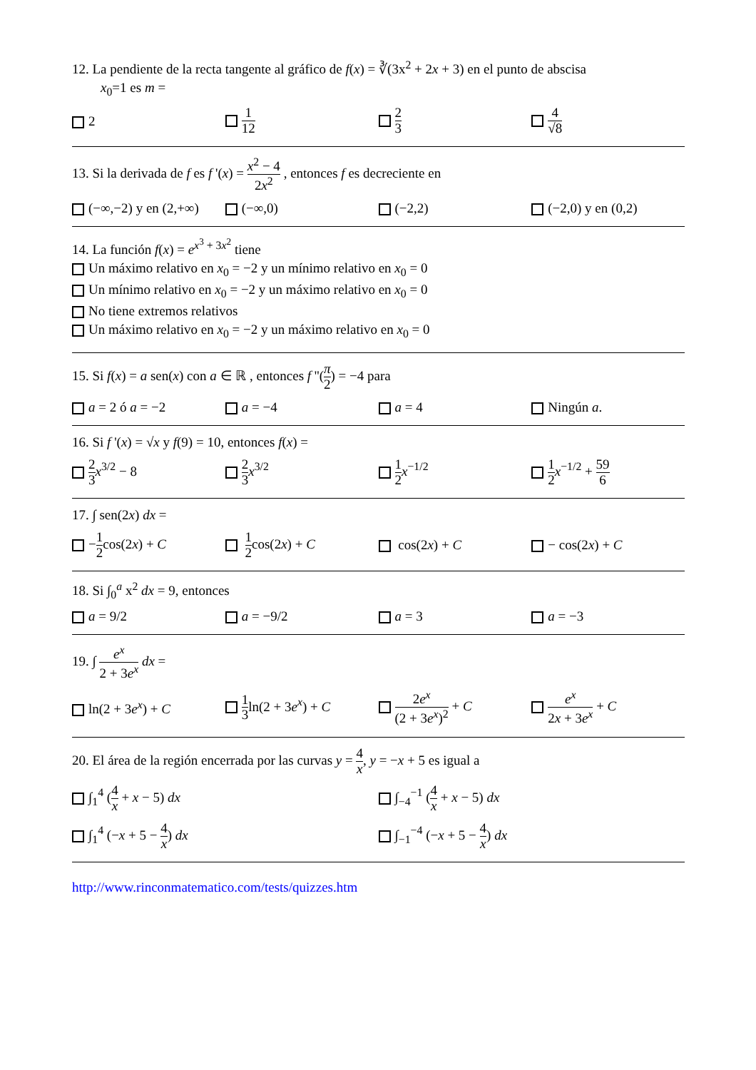12. La pendiente de la recta tangente al gráfico de f(x) = ∛(3x<sup>2</sup> + 2x + 3) en el punto de abscisa
x<sub>0</sub>=1 es m =
2
1 12 2 3 4 √8
13. Si la derivada de f es f '(x) = x<sup>2</sup> − 4 2x<sup>2</sup> , entonces f es decreciente en
(−∞,−2) y en (2,+∞) (−∞,0) (−2,2) (−2,0) y en (0,2)
14. La función f(x) = e<sup>x<sup>3</sup> + 3x<sup>2</sup></sup> tiene
Un máximo relativo en x<sub>0</sub> = −2 y un mínimo relativo en x<sub>0</sub> = 0
Un mínimo relativo en x<sub>0</sub> = −2 y un máximo relativo en x<sub>0</sub> = 0
No tiene extremos relativos
Un máximo relativo en x<sub>0</sub> = −2 y un máximo relativo en x<sub>0</sub> = 0
15. Si f(x) = a sen(x) con a ∈ ℝ , entonces f ''(π 2) = −4 para
a = 2 ó a = −2 a = −4 a = 4 Ningún a.
16. Si f '(x) = √x y f(9) = 10, entonces f(x) =
2 3 x<sup>3/2</sup> − 8
2 3 x<sup>3/2</sup>
1 2 x<sup>−1/2</sup>
1 2 x<sup>−1/2</sup> + 59 6
17. ∫ sen(2x) dx =
−1 2cos(2x) + C
1 2cos(2x) + C cos(2x) + C − cos(2x) + C
18. Si ∫<sub>0</sub><sup>a</sup> x<sup>2</sup> dx = 9, entonces
a = 9/2 a = −9/2 a = 3 a = −3
19. ∫ e<sup>x</sup> 2 + 3e<sup>x</sup> dx =
ln(2 + 3e<sup>x</sup>) + C
1 3ln(2 + 3e<sup>x</sup>) + C
2e<sup>x</sup> (2 + 3e<sup>x</sup>)<sup>2</sup> + C
e<sup>x</sup> 2x + 3e<sup>x</sup> + C
20. El área de la región encerrada por las curvas y = 4 x, y = −x + 5 es igual a
∫<sub>1</sub><sup>4</sup> (4 x + x − 5) dx ∫<sub>−4</sub><sup>−1</sup> (4 x + x − 5) dx
∫<sub>1</sub><sup>4</sup> (−x + 5 − 4 x) dx ∫<sub>−1</sub><sup>−4</sup> (−x + 5 − 4 x) dx
http://www.rinconmatematico.com/tests/quizzes.htm